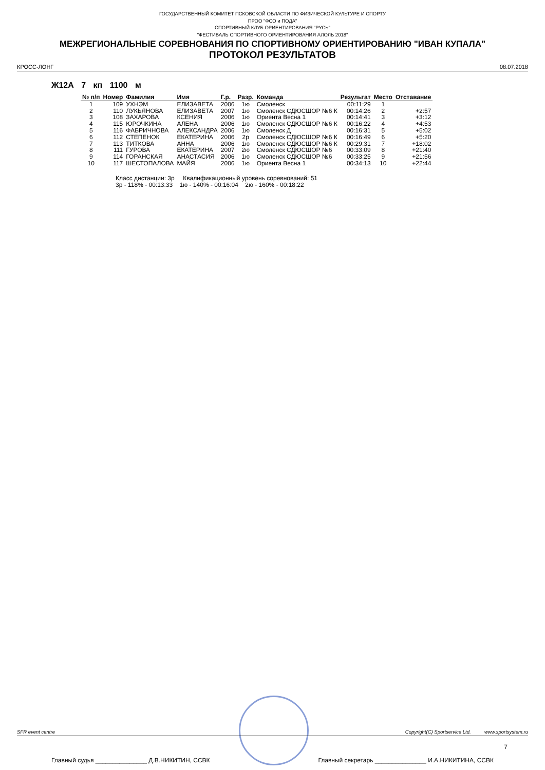ГОСУДАРСТВЕННЫЙ КОМИТЕТ ПСКОВСКОЙ ОБЛАСТИ ПО ФИЗИЧЕСКОЙ КУЛЬТУРЕ И СПОРТУ
ПРОО "ФСО и ПОДА"
СПОРТИВНЫЙ КЛУБ ОРИЕНТИРОВАНИЯ "РУСЬ"
"ФЕСТИВАЛЬ СПОРТИВНОГО ОРИЕНТИРОВАНИЯ АЛОЛЬ 2018"
МЕЖРЕГИОНАЛЬНЫЕ СОРЕВНОВАНИЯ ПО СПОРТИВНОМУ ОРИЕНТИРОВАНИЮ "ИВАН КУПАЛА"
ПРОТОКОЛ РЕЗУЛЬТАТОВ
КРОСС-ЛОНГ 08.07.2018
Ж12А 7 кп 1100 м
| № п/п | Номер | Фамилия | Имя | Г.р. | Разр. | Команда | Результат | Место | Отставание |
| --- | --- | --- | --- | --- | --- | --- | --- | --- | --- |
| 1 | 109 | УХНЭМ | ЕЛИЗАВЕТА | 2006 | 1ю | Смоленск | 00:11:29 | 1 | |
| 2 | 110 | ЛУКЬЯНОВА | ЕЛИЗАВЕТА | 2007 | 1ю | Смоленск СДЮСШОР №6 К | 00:14:26 | 2 | +2:57 |
| 3 | 108 | ЗАХАРОВА | КСЕНИЯ | 2006 | 1ю | Ориента Весна 1 | 00:14:41 | 3 | +3:12 |
| 4 | 115 | ЮРОЧКИНА | АЛЕНА | 2006 | 1ю | Смоленск СДЮСШОР №6 К | 00:16:22 | 4 | +4:53 |
| 5 | 116 | ФАБРИЧНОВА | АЛЕКСАНДРА | 2006 | 1ю | Смоленск Д | 00:16:31 | 5 | +5:02 |
| 6 | 112 | СТЕПЕНОК | ЕКАТЕРИНА | 2006 | 2р | Смоленск СДЮСШОР №6 К | 00:16:49 | 6 | +5:20 |
| 7 | 113 | ТИТКОВА | АННА | 2006 | 1ю | Смоленск СДЮСШОР №6 К | 00:29:31 | 7 | +18:02 |
| 8 | 111 | ГУРОВА | ЕКАТЕРИНА | 2007 | 2ю | Смоленск СДЮСШОР №6 | 00:33:09 | 8 | +21:40 |
| 9 | 114 | ГОРАНСКАЯ | АНАСТАСИЯ | 2006 | 1ю | Смоленск СДЮСШОР №6 | 00:33:25 | 9 | +21:56 |
| 10 | 117 | ШЕСТОПАЛОВА | МАЙЯ | 2006 | 1ю | Ориента Весна 1 | 00:34:13 | 10 | +22:44 |
Класс дистанции: 3р Квалификационный уровень соревнований: 51
3р - 118% - 00:13:33 1ю - 140% - 00:16:04 2ю - 160% - 00:18:22
SFR event centre Copyright(C) Sportservice Ltd. www.sportsystem.ru
7
Главный судья _______________ Д.В.НИКИТИН, ССВК Главный секретарь _______________ И.А.НИКИТИНА, ССВК